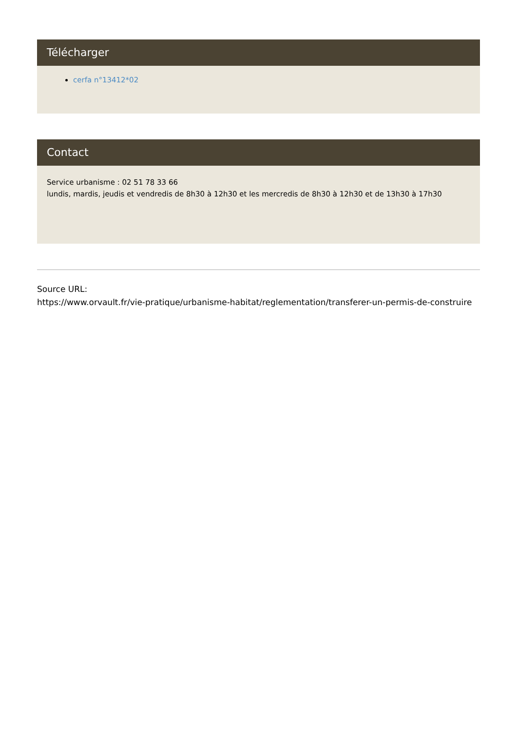Télécharger
cerfa n°13412*02
Contact
Service urbanisme : 02 51 78 33 66
lundis, mardis, jeudis et vendredis de 8h30 à 12h30 et les mercredis de 8h30 à 12h30 et de 13h30 à 17h30
Source URL:
https://www.orvault.fr/vie-pratique/urbanisme-habitat/reglementation/transferer-un-permis-de-construire